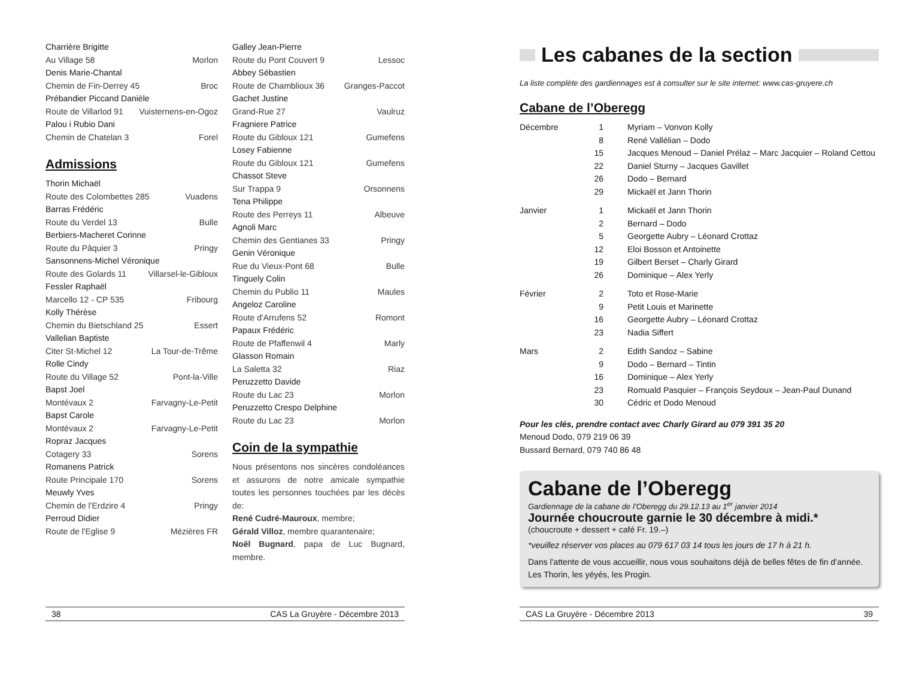Charrière Brigitte
Au Village 58 Morlon
Denis Marie-Chantal
Chemin de Fin-Derrey 45 Broc
Prébandier Piccand Danièle
Route de Villarlod 91 Vuisternens-en-Ogoz
Palou i Rubio Dani
Chemin de Chatelan 3 Forel
Admissions
Thorin Michaël
Route des Colombettes 285 Vuadens
Barras Frédéric
Route du Verdel 13 Bulle
Berbiers-Macheret Corinne
Route du Pâquier 3 Pringy
Sansonnens-Michel Véronique
Route des Golards 11 Villarsel-le-Gibloux
Fessler Raphaël
Marcello 12 - CP 535 Fribourg
Kolly Thérèse
Chemin du Bietschland 25 Essert
Vallelian Baptiste
Citer St-Michel 12 La Tour-de-Trême
Rolle Cindy
Route du Village 52 Pont-la-Ville
Bapst Joel
Montévaux 2 Farvagny-Le-Petit
Bapst Carole
Montévaux 2 Farvagny-Le-Petit
Ropraz Jacques
Cotagery 33 Sorens
Romanens Patrick
Route Principale 170 Sorens
Meuwly Yves
Chemin de l'Erdzire 4 Pringy
Perroud Didier
Route de l'Eglise 9 Mézières FR
Galley Jean-Pierre
Route du Pont Couvert 9 Lessoc
Abbey Sébastien
Route de Chamblioux 36 Granges-Paccot
Gachet Justine
Grand-Rue 27 Vaulruz
Fragniere Patrice
Route du Gibloux 121 Gumefens
Losey Fabienne
Route du Gibloux 121 Gumefens
Chassot Steve
Sur Trappa 9 Orsonnens
Tena Philippe
Route des Perreys 11 Albeuve
Agnoli Marc
Chemin des Gentianes 33 Pringy
Genin Véronique
Rue du Vieux-Pont 68 Bulle
Tinguely Colin
Chemin du Publio 11 Maules
Angeloz Caroline
Route d'Arrufens 52 Romont
Papaux Frédéric
Route de Pfaffenwil 4 Marly
Glasson Romain
La Saletta 32 Riaz
Peruzzetto Davide
Route du Lac 23 Morlon
Peruzzetto Crespo Delphine
Route du Lac 23 Morlon
Coin de la sympathie
Nous présentons nos sincères condoléances et assurons de notre amicale sympathie toutes les personnes touchées par les décès de:
René Cudré-Mauroux, membre;
Gérald Villoz, membre quarantenaire;
Noël Bugnard, papa de Luc Bugnard, membre.
38 CAS La Gruyère - Décembre 2013
Les cabanes de la section
La liste complète des gardiennages est à consulter sur le site internet: www.cas-gruyere.ch
Cabane de l’Oberegg
| Décembre | 1 | Myriam – Vonvon Kolly |
| | 8 | René Vallélian – Dodo |
| | 15 | Jacques Menoud – Daniel Prélaz – Marc Jacquier – Roland Cettou |
| | 22 | Daniel Sturny – Jacques Gavillet |
| | 26 | Dodo – Bernard |
| | 29 | Mickaël et Jann Thorin |
| Janvier | 1 | Mickaël et Jann Thorin |
| | 2 | Bernard – Dodo |
| | 5 | Georgette Aubry – Léonard Crottaz |
| | 12 | Eloi Bosson et Antoinette |
| | 19 | Gilbert Berset – Charly Girard |
| | 26 | Dominique – Alex Yerly |
| Février | 2 | Toto et Rose-Marie |
| | 9 | Petit Louis et Marinette |
| | 16 | Georgette Aubry – Léonard Crottaz |
| | 23 | Nadia Siffert |
| Mars | 2 | Edith Sandoz – Sabine |
| | 9 | Dodo – Bernard – Tintin |
| | 16 | Dominique – Alex Yerly |
| | 23 | Romuald Pasquier – François Seydoux – Jean-Paul Dunand |
| | 30 | Cédric et Dodo Menoud |
Pour les clés, prendre contact avec Charly Girard au 079 391 35 20
Menoud Dodo, 079 219 06 39
Bussard Bernard, 079 740 86 48
Cabane de l’Oberegg
Gardiennage de la cabane de l’Oberegg du 29.12.13 au 1<sup>er</sup> janvier 2014
Journée choucroute garnie le 30 décembre à midi.*
(choucroute + dessert + café Fr. 19.–)
*veuillez réserver vos places au 079 617 03 14 tous les jours de 17 h à 21 h.
Dans l'attente de vous accueillir, nous vous souhaitons déjà de belles fêtes de fin d’année.
Les Thorin, les yéyés, les Progin.
CAS La Gruyère - Décembre 2013 39